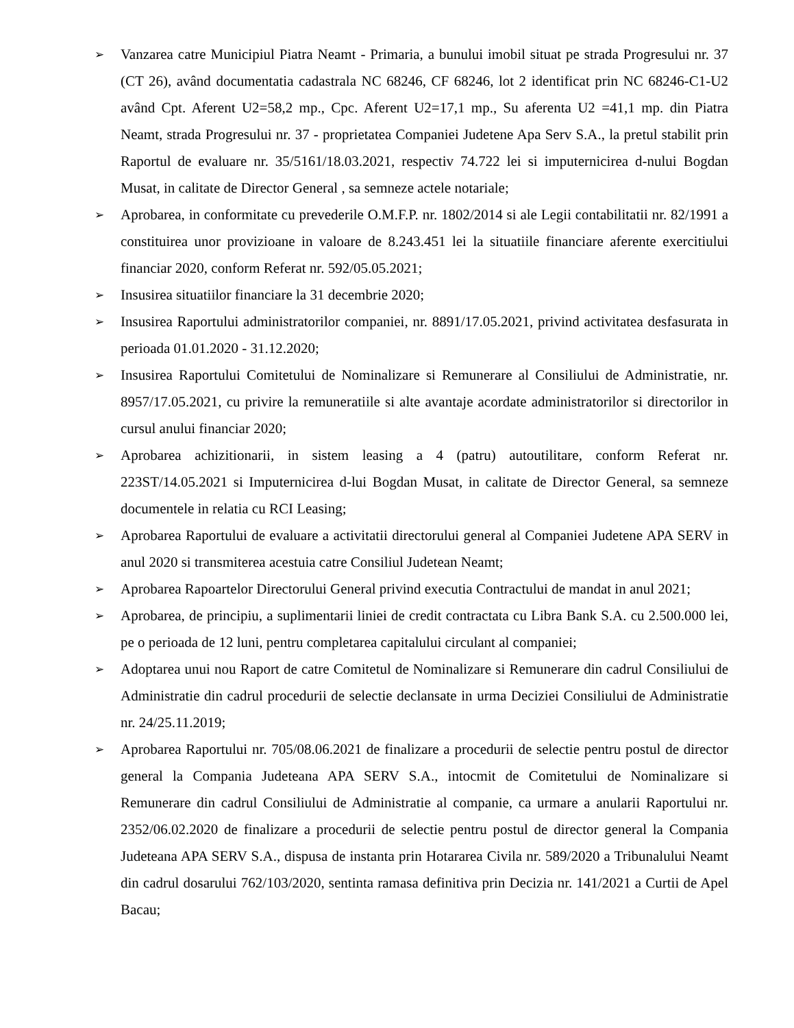➢
Vanzarea catre Municipiul Piatra Neamt - Primaria, a bunului imobil situat pe strada Progresului nr. 37 (CT 26), având documentatia cadastrala NC 68246, CF 68246, lot 2 identificat prin NC 68246-C1-U2 având Cpt. Aferent U2=58,2 mp., Cpc. Aferent U2=17,1 mp., Su aferenta U2 =41,1 mp. din Piatra Neamt, strada Progresului nr. 37 - proprietatea Companiei Judetene Apa Serv S.A., la pretul stabilit prin Raportul de evaluare nr. 35/5161/18.03.2021, respectiv 74.722 lei si imputernicirea d-nului Bogdan Musat, in calitate de Director General , sa semneze actele notariale;
➢
Aprobarea, in conformitate cu prevederile O.M.F.P. nr. 1802/2014 si ale Legii contabilitatii nr. 82/1991 a constituirea unor provizioane in valoare de 8.243.451 lei la situatiile financiare aferente exercitiului financiar 2020, conform Referat nr. 592/05.05.2021;
➢
Insusirea situatiilor financiare la 31 decembrie 2020;
➢
Insusirea Raportului administratorilor companiei, nr. 8891/17.05.2021, privind activitatea desfasurata in perioada 01.01.2020 - 31.12.2020;
➢
Insusirea Raportului Comitetului de Nominalizare si Remunerare al Consiliului de Administratie, nr. 8957/17.05.2021, cu privire la remuneratiile si alte avantaje acordate administratorilor si directorilor in cursul anului financiar 2020;
➢
Aprobarea achizitionarii, in sistem leasing a 4 (patru) autoutilitare, conform Referat nr. 223ST/14.05.2021 si Imputernicirea d-lui Bogdan Musat, in calitate de Director General, sa semneze documentele in relatia cu RCI Leasing;
➢
Aprobarea Raportului de evaluare a activitatii directorului general al Companiei Judetene APA SERV in anul 2020 si transmiterea acestuia catre Consiliul Judetean Neamt;
➢
Aprobarea Rapoartelor Directorului General privind executia Contractului de mandat in anul 2021;
➢
Aprobarea, de principiu, a suplimentarii liniei de credit contractata cu Libra Bank S.A. cu 2.500.000 lei, pe o perioada de 12 luni, pentru completarea capitalului circulant al companiei;
➢
Adoptarea unui nou Raport de catre Comitetul de Nominalizare si Remunerare din cadrul Consiliului de Administratie din cadrul procedurii de selectie declansate in urma Deciziei Consiliului de Administratie nr. 24/25.11.2019;
➢
Aprobarea Raportului nr. 705/08.06.2021 de finalizare a procedurii de selectie pentru postul de director general la Compania Judeteana APA SERV S.A., intocmit de Comitetului de Nominalizare si Remunerare din cadrul Consiliului de Administratie al companie, ca urmare a anularii Raportului nr. 2352/06.02.2020 de finalizare a procedurii de selectie pentru postul de director general la Compania Judeteana APA SERV S.A., dispusa de instanta prin Hotararea Civila nr. 589/2020 a Tribunalului Neamt din cadrul dosarului 762/103/2020, sentinta ramasa definitiva prin Decizia nr. 141/2021 a Curtii de Apel Bacau;